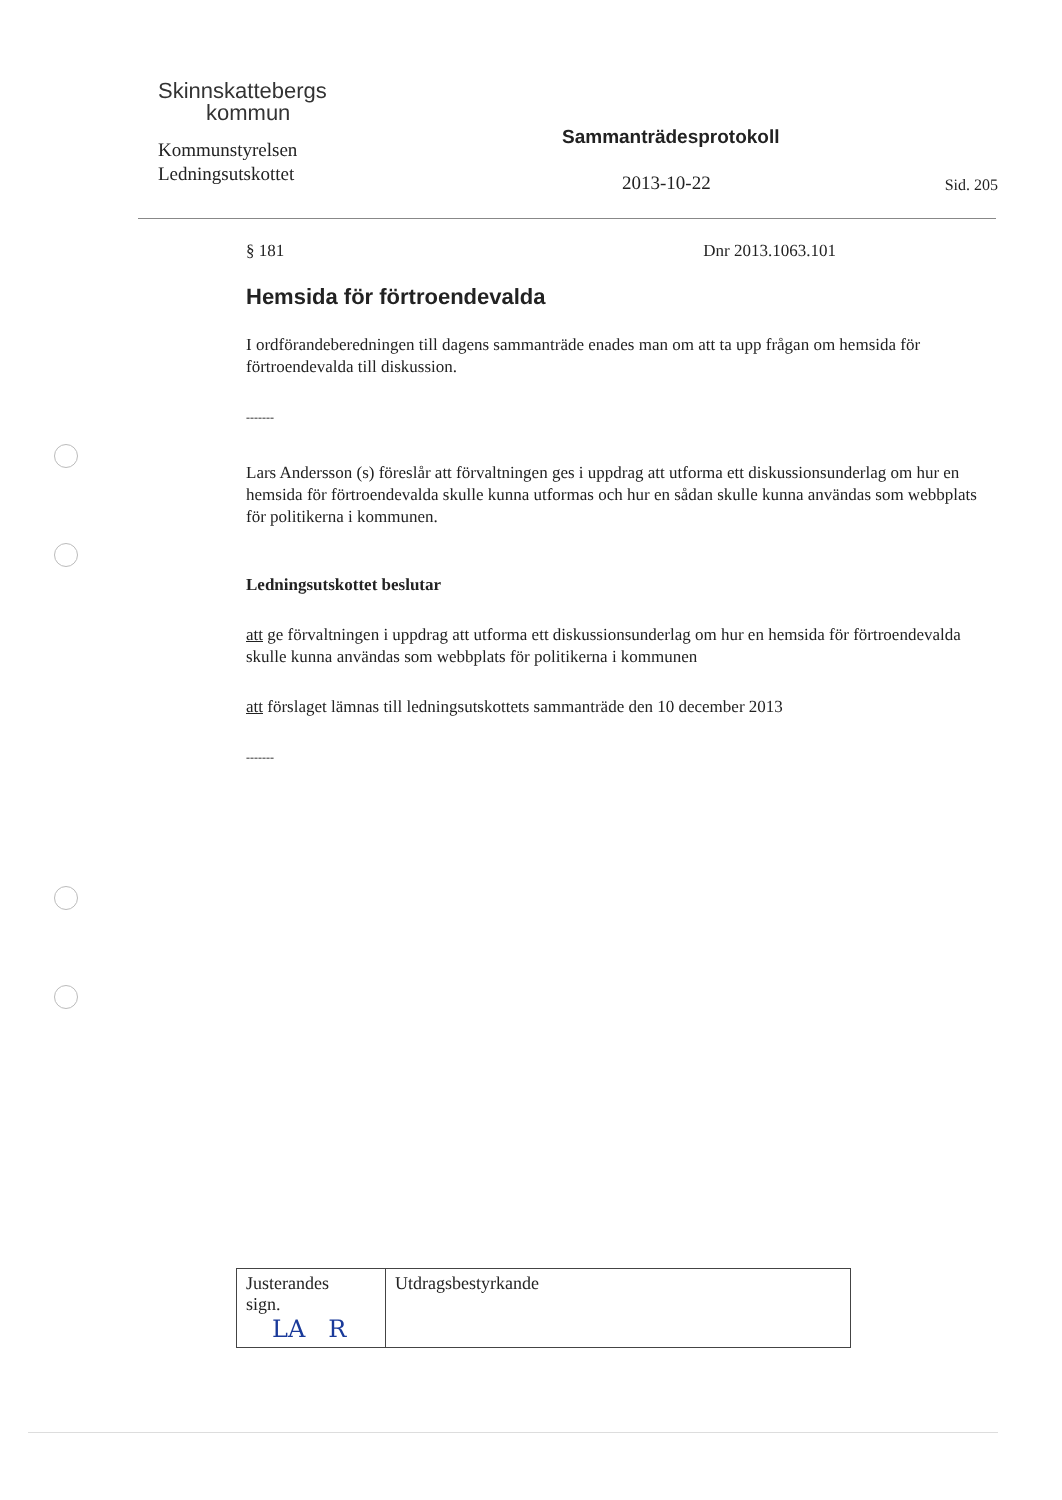Skinnskattebergs
kommun
Kommunstyrelsen
Ledningsutskottet
Sammanträdesprotokoll
2013-10-22 Sid. 205
§ 181 Dnr 2013.1063.101
Hemsida för förtroendevalda
I ordförandeberedningen till dagens sammanträde enades man om att ta upp frågan om hemsida för förtroendevalda till diskussion.
-------
Lars Andersson (s) föreslår att förvaltningen ges i uppdrag att utforma ett diskussionsunderlag om hur en hemsida för förtroendevalda skulle kunna utformas och hur en sådan skulle kunna användas som webbplats för politikerna i kommunen.
Ledningsutskottet beslutar
att ge förvaltningen i uppdrag att utforma ett diskussionsunderlag om hur en hemsida för förtroendevalda skulle kunna användas som webbplats för politikerna i kommunen
att förslaget lämnas till ledningsutskottets sammanträde den 10 december 2013
-------
| Justerandes sign. LA R | Utdragsbestyrkande |